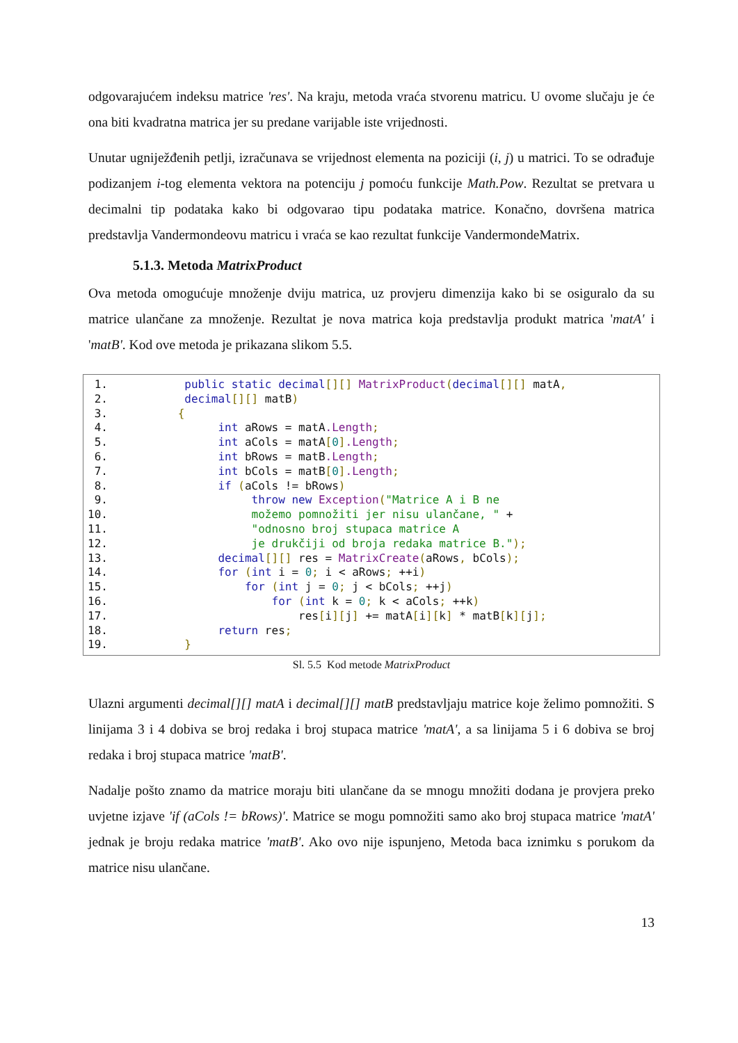odgovarajućem indeksu matrice 'res'. Na kraju, metoda vraća stvorenu matricu. U ovome slučaju je će ona biti kvadratna matrica jer su predane varijable iste vrijednosti.
Unutar ugniježđenih petlji, izračunava se vrijednost elementa na poziciji (i, j) u matrici. To se odrađuje podizanjem i-tog elementa vektora na potenciju j pomoću funkcije Math.Pow. Rezultat se pretvara u decimalni tip podataka kako bi odgovarao tipu podataka matrice. Konačno, dovršena matrica predstavlja Vandermondeovu matricu i vraća se kao rezultat funkcije VandermondeMatrix.
5.1.3. Metoda MatrixProduct
Ova metoda omogućuje množenje dviju matrica, uz provjeru dimenzija kako bi se osiguralo da su matrice ulančane za množenje. Rezultat je nova matrica koja predstavlja produkt matrica 'matA' i 'matB'. Kod ove metoda je prikazana slikom 5.5.
1. public static decimal[][] MatrixProduct(decimal[][] matA,
2. decimal[][] matB)
3. {
4. int aRows = matA.Length;
5. int aCols = matA[0].Length;
6. int bRows = matB.Length;
7. int bCols = matB[0].Length;
8. if (aCols != bRows)
9. throw new Exception("Matrice A i B ne
10. možemo pomnožiti jer nisu ulančane, " +
11. "odnosno broj stupaca matrice A
12. je drukčiji od broja redaka matrice B.");
13. decimal[][] res = MatrixCreate(aRows, bCols);
14. for (int i = 0; i < aRows; ++i)
15. for (int j = 0; j < bCols; ++j)
16. for (int k = 0; k < aCols; ++k)
17. res[i][j] += matA[i][k] * matB[k][j];
18. return res;
19. }
Sl. 5.5 Kod metode MatrixProduct
Ulazni argumenti decimal[][] matA i decimal[][] matB predstavljaju matrice koje želimo pomnožiti. S linijama 3 i 4 dobiva se broj redaka i broj stupaca matrice 'matA', a sa linijama 5 i 6 dobiva se broj redaka i broj stupaca matrice 'matB'.
Nadalje pošto znamo da matrice moraju biti ulančane da se mnogu množiti dodana je provjera preko uvjetne izjave 'if (aCols != bRows)'. Matrice se mogu pomnožiti samo ako broj stupaca matrice 'matA' jednak je broju redaka matrice 'matB'. Ako ovo nije ispunjeno, Metoda baca iznimku s porukom da matrice nisu ulančane.
13